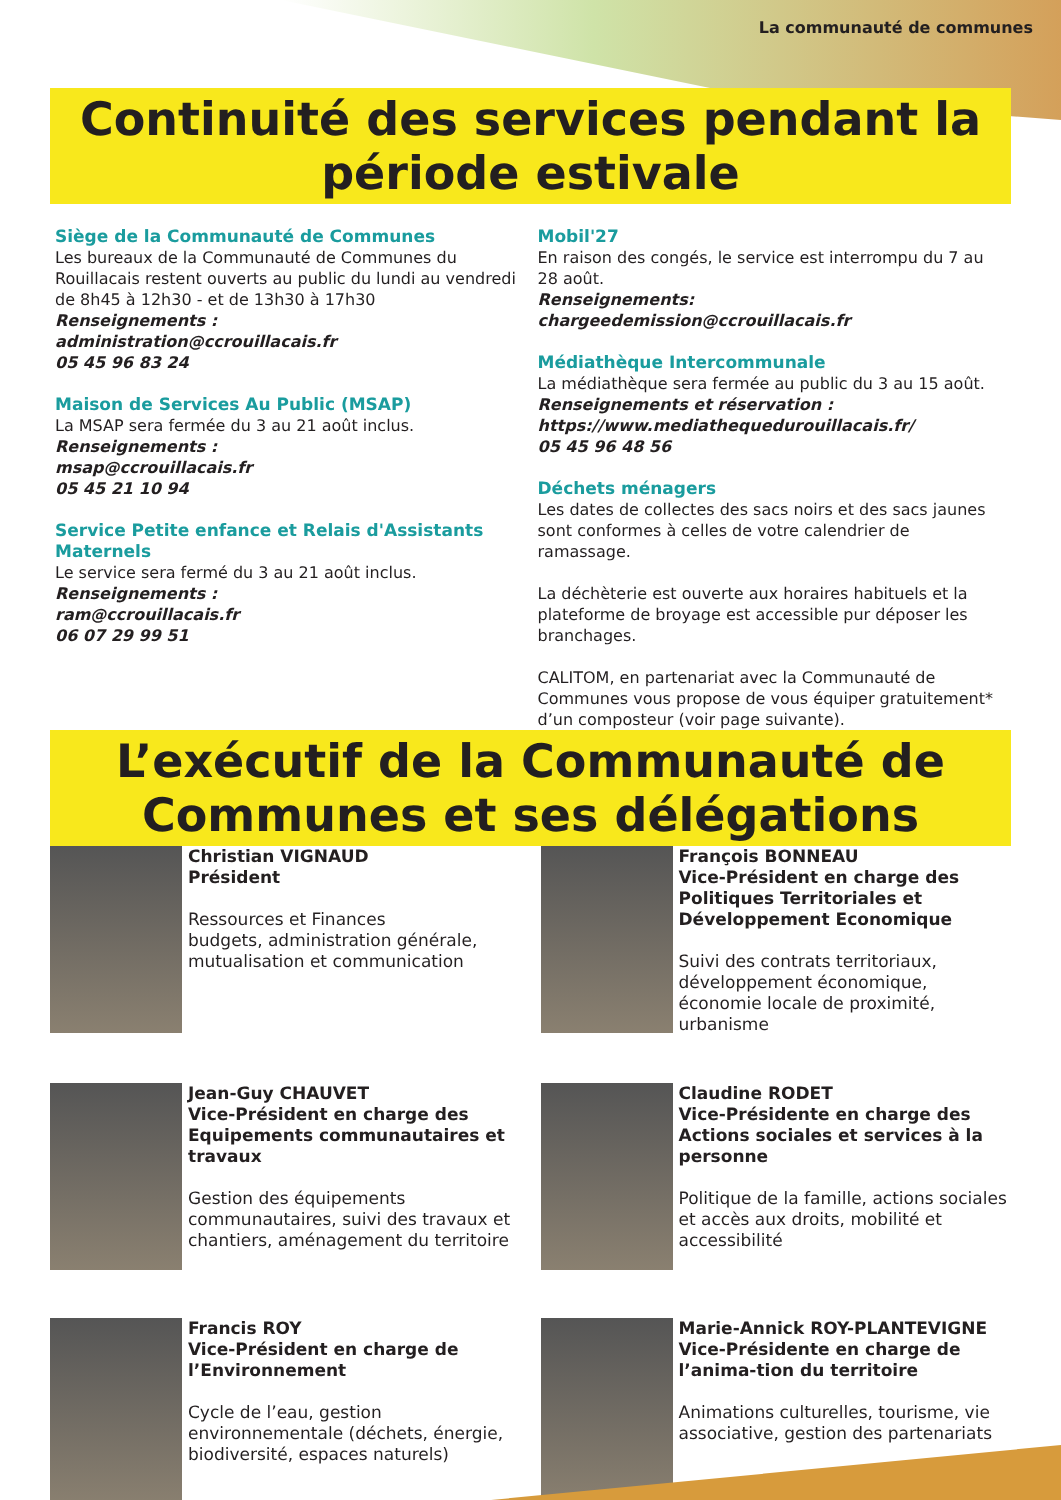La communauté de communes
Continuité des services pendant la période estivale
Siège de la Communauté de Communes
Les bureaux de la Communauté de Communes du Rouillacais restent ouverts au public du lundi au vendredi de 8h45 à 12h30 - et de 13h30 à 17h30
Renseignements :
administration@ccrouillacais.fr
05 45 96 83 24
Maison de Services Au Public (MSAP)
La MSAP sera fermée du 3 au 21 août inclus.
Renseignements :
msap@ccrouillacais.fr
05 45 21 10 94
Service Petite enfance et Relais d'Assistants Maternels
Le service sera fermé du 3 au 21 août inclus.
Renseignements :
ram@ccrouillacais.fr
06 07 29 99 51
Mobil'27
En raison des congés, le service est interrompu du 7 au 28 août.
Renseignements: chargeedemission@ccrouillacais.fr
Médiathèque Intercommunale
La médiathèque sera fermée au public du 3 au 15 août.
Renseignements et réservation :
https://www.mediathequedurouillacais.fr/
05 45 96 48 56
Déchets ménagers
Les dates de collectes des sacs noirs et des sacs jaunes sont conformes à celles de votre calendrier de ramassage.
La déchèterie est ouverte aux horaires habituels et la plateforme de broyage est accessible pur déposer les branchages.
CALITOM, en partenariat avec la Communauté de Communes vous propose de vous équiper gratuitement* d’un composteur (voir page suivante).
L’exécutif de la Communauté de Communes et ses délégations
Christian VIGNAUD
Président
Ressources et Finances
budgets, administration générale, mutualisation et communication
François BONNEAU
Vice-Président en charge des Politiques Territoriales et Développement Economique
Suivi des contrats territoriaux, développement économique, économie locale de proximité, urbanisme
Jean-Guy CHAUVET
Vice-Président en charge des Equipements communautaires et travaux
Gestion des équipements communautaires, suivi des travaux et chantiers, aménagement du territoire
Claudine RODET
Vice-Présidente en charge des Actions sociales et services à la personne
Politique de la famille, actions sociales et accès aux droits, mobilité et accessibilité
Francis ROY
Vice-Président en charge de l’Environnement
Cycle de l’eau, gestion environnementale (déchets, énergie, biodiversité, espaces naturels)
Marie-Annick ROY-PLANTEVIGNE
Vice-Présidente en charge de l’anima-tion du territoire
Animations culturelles, tourisme, vie associative, gestion des partenariats